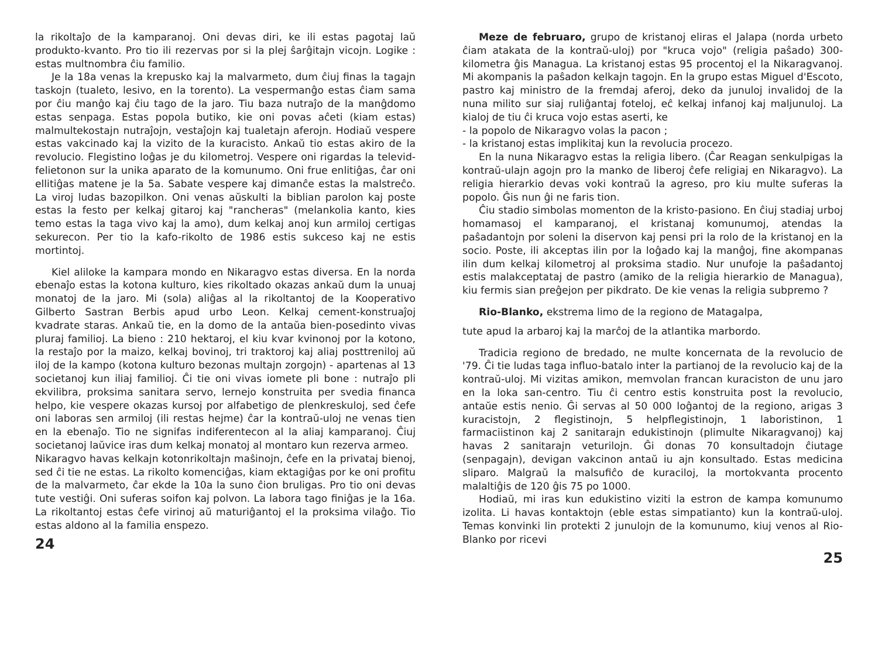la rikoltaĵo de la kamparanoj. Oni devas diri, ke ili estas pagotaj laŭ produkto-kvanto. Pro tio ili rezervas por si la plej ŝarĝitajn vicojn. Logike : estas multnombra ĉiu familio.
Je la 18a venas la krepusko kaj la malvarmeto, dum ĉiuj finas la tagajn taskojn (tualeto, lesivo, en la torento). La vespermanĝo estas ĉiam sama por ĉiu manĝo kaj ĉiu tago de la jaro. Tiu baza nutraĵo de la manĝdomo estas senpaga. Estas popola butiko, kie oni povas aĉeti (kiam estas) malmultekostajn nutraĵojn, vestaĵojn kaj tualetajn aferojn. Hodiaŭ vespere estas vakcinado kaj la vizito de la kuracisto. Ankaŭ tio estas akiro de la revolucio. Flegistino loĝas je du kilometroj. Vespere oni rigardas la televid-felietonon sur la unika aparato de la komunumo. Oni frue enlitiĝas, ĉar oni ellitiĝas matene je la 5a. Sabate vespere kaj dimanĉe estas la malstreĉo. La viroj ludas bazopilkon. Oni venas aŭskulti la biblian parolon kaj poste estas la festo per kelkaj gitaroj kaj "rancheras" (melankolia kanto, kies temo estas la taga vivo kaj la amo), dum kelkaj anoj kun armiloj certigas sekurecon. Per tio la kafo-rikolto de 1986 estis sukceso kaj ne estis mortintoj.
Kiel aliloke la kampara mondo en Nikaragvo estas diversa. En la norda ebenaĵo estas la kotona kulturo, kies rikoltado okazas ankaŭ dum la unuaj monatoj de la jaro. Mi (sola) aliĝas al la rikoltantoj de la Kooperativo Gilberto Sastran Berbis apud urbo Leon. Kelkaj cement-konstruaĵoj kvadrate staras. Ankaŭ tie, en la domo de la antaŭa bien-posedinto vivas pluraj familioj. La bieno : 210 hektaroj, el kiu kvar kvinonoj por la kotono, la restaĵo por la maizo, kelkaj bovinoj, tri traktoroj kaj aliaj posttreniloj aŭ iloj de la kampo (kotona kulturo bezonas multajn zorgojn) - apartenas al 13 societanoj kun iliaj familioj. Ĉi tie oni vivas iomete pli bone : nutraĵo pli ekvilibra, proksima sanitara servo, lernejo konstruita per svedia financa helpo, kie vespere okazas kursoj por alfabetigo de plenkreskuloj, sed ĉefe oni laboras sen armiloj (ili restas hejme) ĉar la kontraŭ-uloj ne venas tien en la ebenaĵo. Tio ne signifas indiferentecon al la aliaj kamparanoj. Ĉiuj societanoj laŭvice iras dum kelkaj monatoj al montaro kun rezerva armeo.
Nikaragvo havas kelkajn kotonrikoltajn maŝinojn, ĉefe en la privataj bienoj, sed ĉi tie ne estas. La rikolto komenciĝas, kiam ektagiĝas por ke oni profitu de la malvarmeto, ĉar ekde la 10a la suno ĉion bruligas. Pro tio oni devas tute vestiĝi. Oni suferas soifon kaj polvon. La labora tago finiĝas je la 16a. La rikoltantoj estas ĉefe virinoj aŭ maturiĝantoj el la proksima vilaĝo. Tio estas aldono al la familia enspezo.
24
Meze de februaro, grupo de kristanoj eliras el Jalapa (norda urbeto ĉiam atakata de la kontraŭ-uloj) por "kruca vojo" (religia paŝado) 300-kilometra ĝis Managua. La kristanoj estas 95 procentoj el la Nikaragvanoj. Mi akompanis la paŝadon kelkajn tagojn. En la grupo estas Miguel d'Escoto, pastro kaj ministro de la fremdaj aferoj, deko da junuloj invalidoj de la nuna milito sur siaj ruliĝantaj foteloj, eĉ kelkaj infanoj kaj maljunuloj. La kialoj de tiu ĉi kruca vojo estas aserti, ke
- la popolo de Nikaragvo volas la pacon ;
- la kristanoj estas implikitaj kun la revolucia procezo.
En la nuna Nikaragvo estas la religia libero. (Ĉar Reagan senkulpigas la kontraŭ-ulajn agojn pro la manko de liberoj ĉefe religiaj en Nikaragvo). La religia hierarkio devas voki kontraŭ la agreso, pro kiu multe suferas la popolo. Ĝis nun ĝi ne faris tion.
Ĉiu stadio simbolas momenton de la kristo-pasiono. En ĉiuj stadiaj urboj homamasoj el kamparanoj, el kristanaj komunumoj, atendas la paŝadantojn por soleni la diservon kaj pensi pri la rolo de la kristanoj en la socio. Poste, ili akceptas ilin por la loĝado kaj la manĝoj, fine akompanas ilin dum kelkaj kilometroj al proksima stadio. Nur unufoje la paŝadantoj estis malakceptataj de pastro (amiko de la religia hierarkio de Managua), kiu fermis sian preĝejon per pikdrato. De kie venas la religia subpremo ?
Rio-Blanko, ekstrema limo de la regiono de Matagalpa,
tute apud la arbaroj kaj la marĉoj de la atlantika marbordo.
Tradicia regiono de bredado, ne multe koncernata de la revolucio de '79. Ĉi tie ludas taga influo-batalo inter la partianoj de la revolucio kaj de la kontraŭ-uloj. Mi vizitas amikon, memvolan francan kuraciston de unu jaro en la loka san-centro. Tiu ĉi centro estis konstruita post la revolucio, antaŭe estis nenio. Ĝi servas al 50 000 loĝantoj de la regiono, arigas 3 kuracistojn, 2 flegistinojn, 5 helpflegistinojn, 1 laboristinon, 1 farmaciistinon kaj 2 sanitarajn edukistinojn (plimulte Nikaragvanoj) kaj havas 2 sanitarajn veturilojn. Ĝi donas 70 konsultadojn ĉiutage (senpagajn), devigan vakcinon antaŭ iu ajn konsultado. Estas medicina sliparo. Malgraŭ la malsufiĉo de kuraciloj, la mortokvanta procento malaltiĝis de 120 ĝis 75 po 1000.
Hodiaŭ, mi iras kun edukistino viziti la estron de kampa komunumo izolita. Li havas kontaktojn (eble estas simpatianto) kun la kontraŭ-uloj. Temas konvinki lin protekti 2 junulojn de la komunumo, kiuj venos al Rio-Blanko por ricevi
25